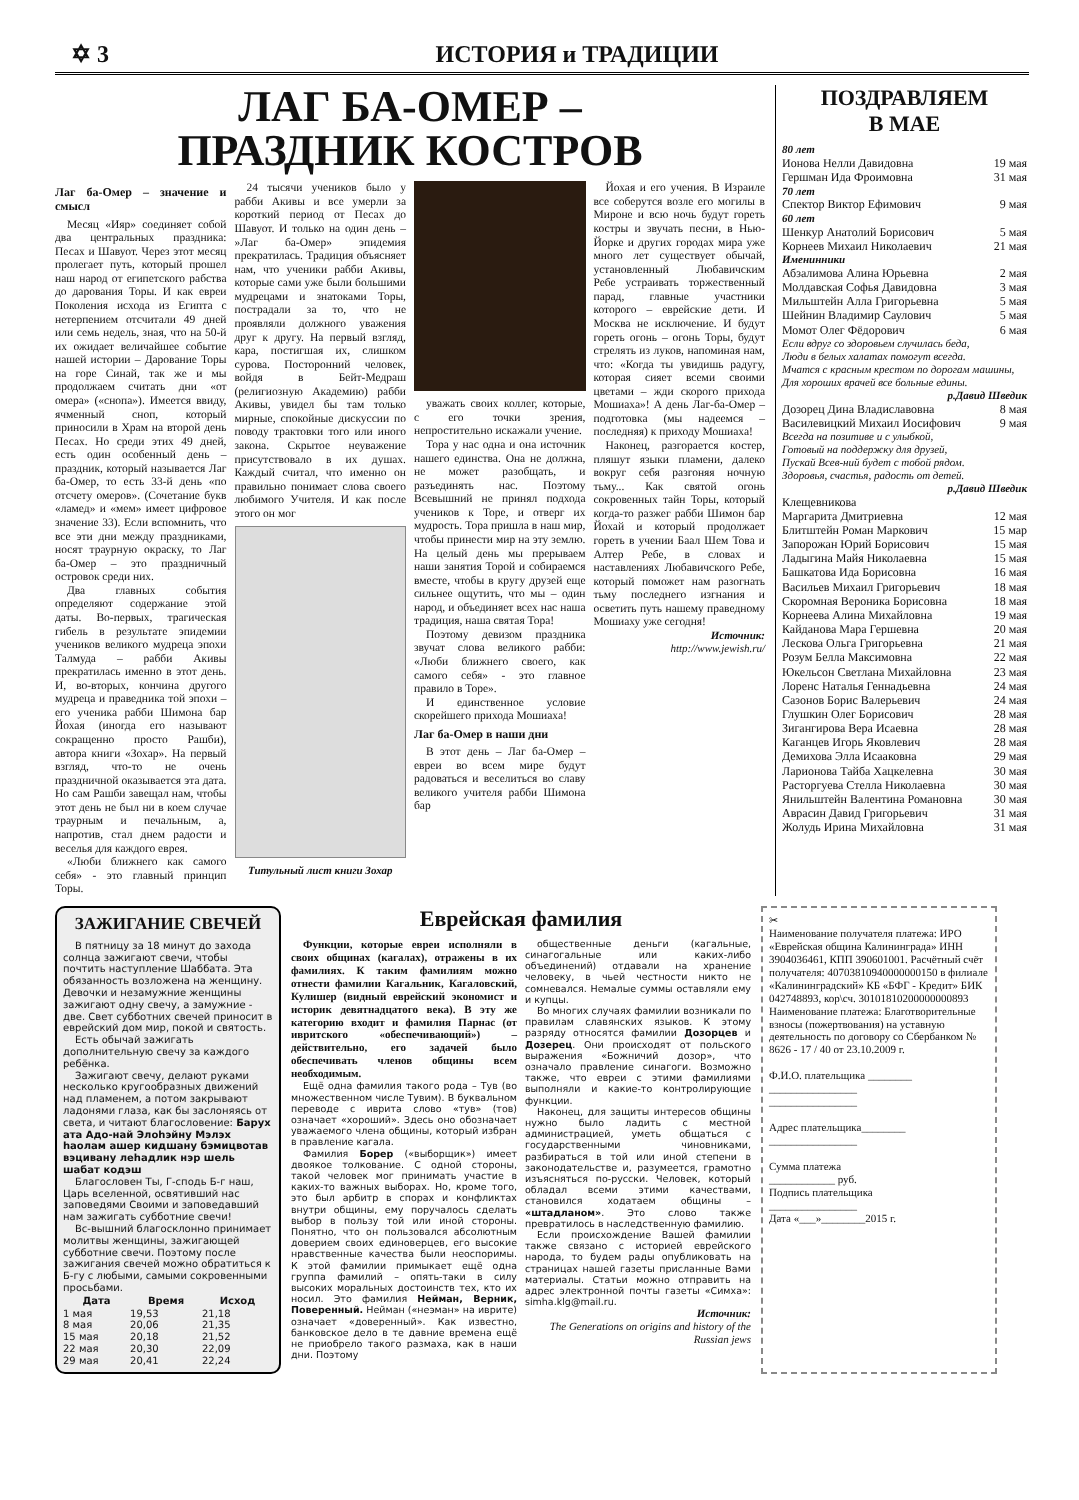✡ 3 ИСТОРИЯ и ТРАДИЦИИ
ЛАГ БА-ОМЕР –
ПРАЗДНИК КОСТРОВ
Лаг ба-Омер – значение и смысл
Месяц «Ияр» соединяет собой два центральных праздника: Песах и Шавуот. Через этот месяц пролегает путь, который прошел наш народ от египетского рабства до дарования Торы. И как евреи Поколения исхода из Египта с нетерпением отсчитали 49 дней или семь недель, зная, что на 50-й их ожидает величайшее событие нашей истории – Дарование Торы на горе Синай, так же и мы продолжаем считать дни «от омера» («снопа»). Имеется ввиду, ячменный сноп, который приносили в Храм на второй день Песах. Но среди этих 49 дней, есть один особенный день – праздник, который называется Лаг ба-Омер, то есть 33-й день «по отсчету омеров». (Сочетание букв «ламед» и «мем» имеет цифровое значение 33). Если вспомнить, что все эти дни между праздниками, носят траурную окраску, то Лаг ба-Омер – это праздничный островок среди них.
Два главных события определяют содержание этой даты. Во-первых, трагическая гибель в результате эпидемии учеников великого мудреца эпохи Талмуда – рабби Акивы прекратилась именно в этот день. И, во-вторых, кончина другого мудреца и праведника той эпохи – его ученика рабби Шимона бар Йохая (иногда его называют сокращенно просто Рашби), автора книги «Зохар». На первый взгляд, что-то не очень праздничной оказывается эта дата. Но сам Рашби завещал нам, чтобы этот день не был ни в коем случае траурным и печальным, а, напротив, стал днем радости и веселья для каждого еврея.
«Люби ближнего как самого себя» - это главный принцип Торы.
24 тысячи учеников было у рабби Акивы и все умерли за короткий период от Песах до Шавуот. И только на один день – »Лаг ба-Омер» эпидемия прекратилась. Традиция объясняет нам, что ученики рабби Акивы, которые сами уже были большими мудрецами и знатоками Торы, пострадали за то, что не проявляли должного уважения друг к другу. На первый взгляд, кара, постигшая их, слишком сурова. Посторонний человек, войдя в Бейт-Медраш (религиозную Академию) рабби Акивы, увидел бы там только мирные, спокойные дискуссии по поводу трактовки того или иного закона. Скрытое неуважение присутствовало в их душах. Каждый считал, что именно он правильно понимает слова своего любимого Учителя. И как после этого он мог
Титульный лист книги Зохар
уважать своих коллег, которые, с его точки зрения, непростительно искажали учение.
Тора у нас одна и она источник нашего единства. Она не должна, не может разобщать, и разъединять нас. Поэтому Всевышний не принял подхода учеников к Торе, и отверг их мудрость. Тора пришла в наш мир, чтобы принести мир на эту землю. На целый день мы прерываем наши занятия Торой и собираемся вместе, чтобы в кругу друзей еще сильнее ощутить, что мы – один народ, и объединяет всех нас наша традиция, наша святая Тора!
Поэтому девизом праздника звучат слова великого рабби: «Люби ближнего своего, как самого себя» - это главное правило в Торе».
И единственное условие скорейшего прихода Мошиаха!
Лаг ба-Омер в наши дни
В этот день – Лаг ба-Омер – евреи во всем мире будут радоваться и веселиться во славу великого учителя рабби Шимона бар
Йохая и его учения. В Израиле все соберутся возле его могилы в Мироне и всю ночь будут гореть костры и звучать песни, в Нью-Йорке и других городах мира уже много лет существует обычай, установленный Любавичским Ребе устраивать торжественный парад, главные участники которого – еврейские дети. И Москва не исключение. И будут гореть огонь – огонь Торы, будут стрелять из луков, напоминая нам, что: «Когда ты увидишь радугу, которая сияет всеми своими цветами – жди скорого прихода Мошиаха»! А день Лаг-ба-Омер – подготовка (мы надеемся – последняя) к приходу Мошиаха!
Наконец, разгорается костер, пляшут языки пламени, далеко вокруг себя разгоняя ночную тьму... Как святой огонь сокровенных тайн Торы, который когда-то разжег рабби Шимон бар Йохай и который продолжает гореть в учении Баал Шем Това и Алтер Ребе, в словах и наставлениях Любавичского Ребе, который поможет нам разогнать тьму последнего изгнания и осветить путь нашему праведному Мошиаху уже сегодня!
Источник:
http://www.jewish.ru/
ПОЗДРАВЛЯЕМ
В МАЕ
| 80 лет | |
| Ионова Нелли Давидовна | 19 мая |
| Гершман Ида Фроимовна | 31 мая |
| 70 лет | |
| Спектор Виктор Ефимович | 9 мая |
| 60 лет | |
| Шенкур Анатолий Борисович | 5 мая |
| Корнеев Михаил Николаевич | 21 мая |
| Именинники | |
| Абзалимова Алина Юрьевна | 2 мая |
| Молдавская Софья Давидовна | 3 мая |
| Мильштейн Алла Григорьевна | 5 мая |
| Шейнин Владимир Саулович | 5 мая |
| Момот Олег Фёдорович | 6 мая |
| Если вдруг со здоровьем случилась беда, Люди в белых халатах помогут всегда. Мчатся с красным крестом по дорогам машины, Для хороших врачей все больные едины. р.Давид Шведик | |
| Дозорец Дина Владиславовна | 8 мая |
| Василевицкий Михаил Иосифович | 9 мая |
| Всегда на позитиве и с улыбкой, Готовый на поддержку для друзей, Пускай Всев-ний будет с тобой рядом. Здоровья, счастья, радость от детей. р.Давид Шведик | |
| Клещевникова | |
| Маргарита Дмитриевна | 12 мая |
| Блитштейн Роман Маркович | 15 мар |
| Запорожан Юрий Борисович | 15 мая |
| Ладыгина Майя Николаевна | 15 мая |
| Башкатова Ида Борисовна | 16 мая |
| Васильев Михаил Григорьевич | 18 мая |
| Скоромная Вероника Борисовна | 18 мая |
| Корнеева Алина Михайловна | 19 мая |
| Кайданова Мара Гершевна | 20 мая |
| Лескова Ольга Григорьевна | 21 мая |
| Розум Белла Максимовна | 22 мая |
| Юкельсон Светлана Михайловна | 23 мая |
| Лоренс Наталья Геннадьевна | 24 мая |
| Сазонов Борис Валерьевич | 24 мая |
| Глушкин Олег Борисович | 28 мая |
| Зигангирова Вера Исаевна | 28 мая |
| Каганцев Игорь Яковлевич | 28 мая |
| Демихова Элла Исааковна | 29 мая |
| Ларионова Тайба Хацкелевна | 30 мая |
| Расторгуева Стелла Николаевна | 30 мая |
| Янильштейн Валентина Романовна | 30 мая |
| Аврасин Давид Григорьевич | 31 мая |
| Жолудь Ирина Михайловна | 31 мая |
ЗАЖИГАНИЕ СВЕЧЕЙ
В пятницу за 18 минут до захода солнца зажигают свечи, чтобы почтить наступление Шаббата. Эта обязанность возложена на женщину. Девочки и незамужние женщины зажигают одну свечу, а замужние - две. Свет субботних свечей приносит в еврейский дом мир, покой и святость.
Есть обычай зажигать дополнительную свечу за каждого ребёнка.
Зажигают свечу, делают руками несколько кругообразных движений над пламенем, а потом закрывают ладонями глаза, как бы заслоняясь от света, и читают благословение: Барух ата Адо-най Элоhэйну Мэлэх hаолам ашер кидшану бэмицвотав вэцивану леhадлик нэр шель шабат кодэш
Благословен Ты, Г-сподь Б-г наш, Царь вселенной, освятивший нас заповедями Своими и заповедавший нам зажигать субботние свечи!
Вс-вышний благосклонно принимает молитвы женщины, зажигающей субботние свечи. Поэтому после зажигания свечей можно обратиться к Б-гу с любыми, самыми сокровенными просьбами.
| Дата | Время | Исход |
| --- | --- | --- |
| 1 мая | 19,53 | 21,18 |
| 8 мая | 20,06 | 21,35 |
| 15 мая | 20,18 | 21,52 |
| 22 мая | 20,30 | 22,09 |
| 29 мая | 20,41 | 22,24 |
Еврейская фамилия
Функции, которые евреи исполняли в своих общинах (кагалах), отражены в их фамилиях. К таким фамилиям можно отнести фамилии Кагальник, Кагаловский, Кулишер (видный еврейский экономист и историк девятнадцатого века). В эту же категорию входит и фамилия Парнас (от ивритского «обеспечивающий») – действительно, его задачей было обеспечивать членов общины всем необходимым.
Ещё одна фамилия такого рода – Тув (во множественном числе Тувим). В буквальном переводе с иврита слово «тув» (тов) означает «хороший». Здесь оно обозначает уважаемого члена общины, который избран в правление кагала.
Фамилия Борер («выборщик») имеет двоякое толкование. С одной стороны, такой человек мог принимать участие в каких-то важных выборах. Но, кроме того, это был арбитр в спорах и конфликтах внутри общины, ему поручалось сделать выбор в пользу той или иной стороны. Понятно, что он пользовался абсолютным доверием своих единоверцев, его высокие нравственные качества были неоспоримы. К этой фамилии примыкает ещё одна группа фамилий – опять-таки в силу высоких моральных достоинств тех, кто их носил. Это фамилия Нейман, Верник, Поверенный. Нейман («неэман» на иврите) означает «доверенный». Как известно, банковское дело в те давние времена ещё не приобрело такого размаха, как в наши дни. Поэтому
общественные деньги (кагальные, синагогальные или каких-либо объединений) отдавали на хранение человеку, в чьей честности никто не сомневался. Немалые суммы оставляли ему и купцы.
Во многих случаях фамилии возникали по правилам славянских языков. К этому разряду относятся фамилии Дозорцев и Дозерец. Они происходят от польского выражения «Божничий дозор», что означало правление синагоги. Возможно также, что евреи с этими фамилиями выполняли и какие-то контролирующие функции.
Наконец, для защиты интересов общины нужно было ладить с местной администрацией, уметь общаться с государственными чиновниками, разбираться в той или иной степени в законодательстве и, разумеется, грамотно изъясняться по-русски. Человек, который обладал всеми этими качествами, становился ходатаем общины – «штадланом». Это слово также превратилось в наследственную фамилию.
Если происхождение Вашей фамилии также связано с историей еврейского народа, то будем рады опубликовать на страницах нашей газеты присланные Вами материалы. Статьи можно отправить на адрес электронной почты газеты «Симха»: simha.klg@mail.ru.
Источник:
The Generations on origins and history of the Russian jews
✂
Наименование получателя платежа: ИРО «Еврейская община Калининграда» ИНН 3904036461, КПП 390601001. Расчётный счёт получателя: 40703810940000000150 в филиале «Калининградский» КБ «БФГ - Кредит» БИК 042748893, кор\сч. 30101810200000000893 Наименование платежа: Благотворительные взносы (пожертвования) на уставную деятельность по договору со Сбербанком № 8626 - 17 / 40 от 23.10.2009 г.
Ф.И.О. плательщика ________
________________
________________
Адрес плательщика________
________________
Сумма платежа
____________ руб.
Подпись плательщика
________________
Дата «___»________2015 г.